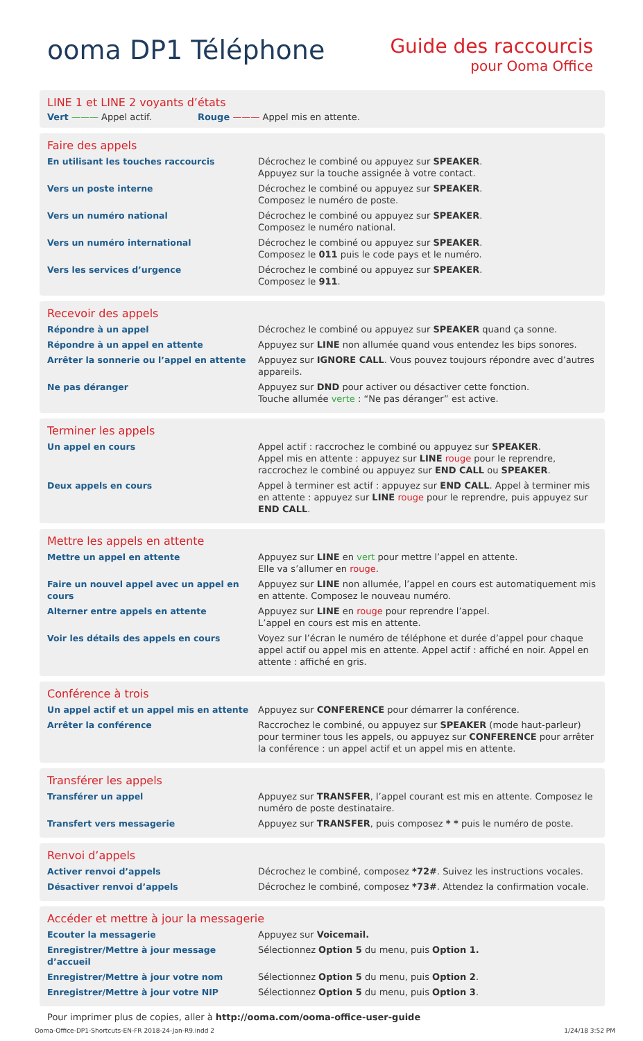ooma DP1 Téléphone
Guide des raccourcis
pour Ooma Office
LINE 1 et LINE 2 voyants d’états
Vert ——— Appel actif. Rouge ——— Appel mis en attente.
Faire des appels
| En utilisant les touches raccourcis | Décrochez le combiné ou appuyez sur SPEAKER . Appuyez sur la touche assignée à votre contact. |
| Vers un poste interne | Décrochez le combiné ou appuyez sur SPEAKER . Composez le numéro de poste. |
| Vers un numéro national | Décrochez le combiné ou appuyez sur SPEAKER . Composez le numéro national. |
| Vers un numéro international | Décrochez le combiné ou appuyez sur SPEAKER . Composez le 011 puis le code pays et le numéro. |
| Vers les services d’urgence | Décrochez le combiné ou appuyez sur SPEAKER . Composez le 911 . |
Recevoir des appels
| Répondre à un appel | Décrochez le combiné ou appuyez sur SPEAKER quand ça sonne. |
| Répondre à un appel en attente | Appuyez sur LINE non allumée quand vous entendez les bips sonores. |
| Arrêter la sonnerie ou l’appel en attente | Appuyez sur IGNORE CALL . Vous pouvez toujours répondre avec d’autres appareils. |
| Ne pas déranger | Appuyez sur DND pour activer ou désactiver cette fonction. Touche allumée verte : “Ne pas déranger” est active. |
Terminer les appels
| Un appel en cours | Appel actif : raccrochez le combiné ou appuyez sur SPEAKER . Appel mis en attente : appuyez sur LINE rouge pour le reprendre, raccrochez le combiné ou appuyez sur END CALL ou SPEAKER . |
| Deux appels en cours | Appel à terminer est actif : appuyez sur END CALL . Appel à terminer mis en attente : appuyez sur LINE rouge pour le reprendre, puis appuyez sur END CALL . |
Mettre les appels en attente
| Mettre un appel en attente | Appuyez sur LINE en vert pour mettre l’appel en attente. Elle va s’allumer en rouge . |
| Faire un nouvel appel avec un appel en cours | Appuyez sur LINE non allumée, l’appel en cours est automatiquement mis en attente. Composez le nouveau numéro. |
| Alterner entre appels en attente | Appuyez sur LINE en rouge pour reprendre l’appel. L’appel en cours est mis en attente. |
| Voir les détails des appels en cours | Voyez sur l’écran le numéro de téléphone et durée d’appel pour chaque appel actif ou appel mis en attente. Appel actif : affiché en noir. Appel en attente : affiché en gris. |
Conférence à trois
| Un appel actif et un appel mis en attente | Appuyez sur CONFERENCE pour démarrer la conférence. |
| Arrêter la conférence | Raccrochez le combiné, ou appuyez sur SPEAKER (mode haut-parleur) pour terminer tous les appels, ou appuyez sur CONFERENCE pour arrêter la conférence : un appel actif et un appel mis en attente. |
Transférer les appels
| Transférer un appel | Appuyez sur TRANSFER , l’appel courant est mis en attente. Composez le numéro de poste destinataire. |
| Transfert vers messagerie | Appuyez sur TRANSFER , puis composez * * puis le numéro de poste. |
Renvoi d’appels
| Activer renvoi d’appels | Décrochez le combiné, composez *72# . Suivez les instructions vocales. |
| Désactiver renvoi d’appels | Décrochez le combiné, composez *73# . Attendez la confirmation vocale. |
Accéder et mettre à jour la messagerie
| Ecouter la messagerie | Appuyez sur Voicemail. |
| Enregistrer/Mettre à jour message d’accueil | Sélectionnez Option 5 du menu, puis Option 1. |
| Enregistrer/Mettre à jour votre nom | Sélectionnez Option 5 du menu, puis Option 2 . |
| Enregistrer/Mettre à jour votre NIP | Sélectionnez Option 5 du menu, puis Option 3 . |
Pour imprimer plus de copies, aller à http://ooma.com/ooma-office-user-guide
Ooma-Office-DP1-Shortcuts-EN-FR 2018-24-Jan-R9.indd 2
1/24/18 3:52 PM